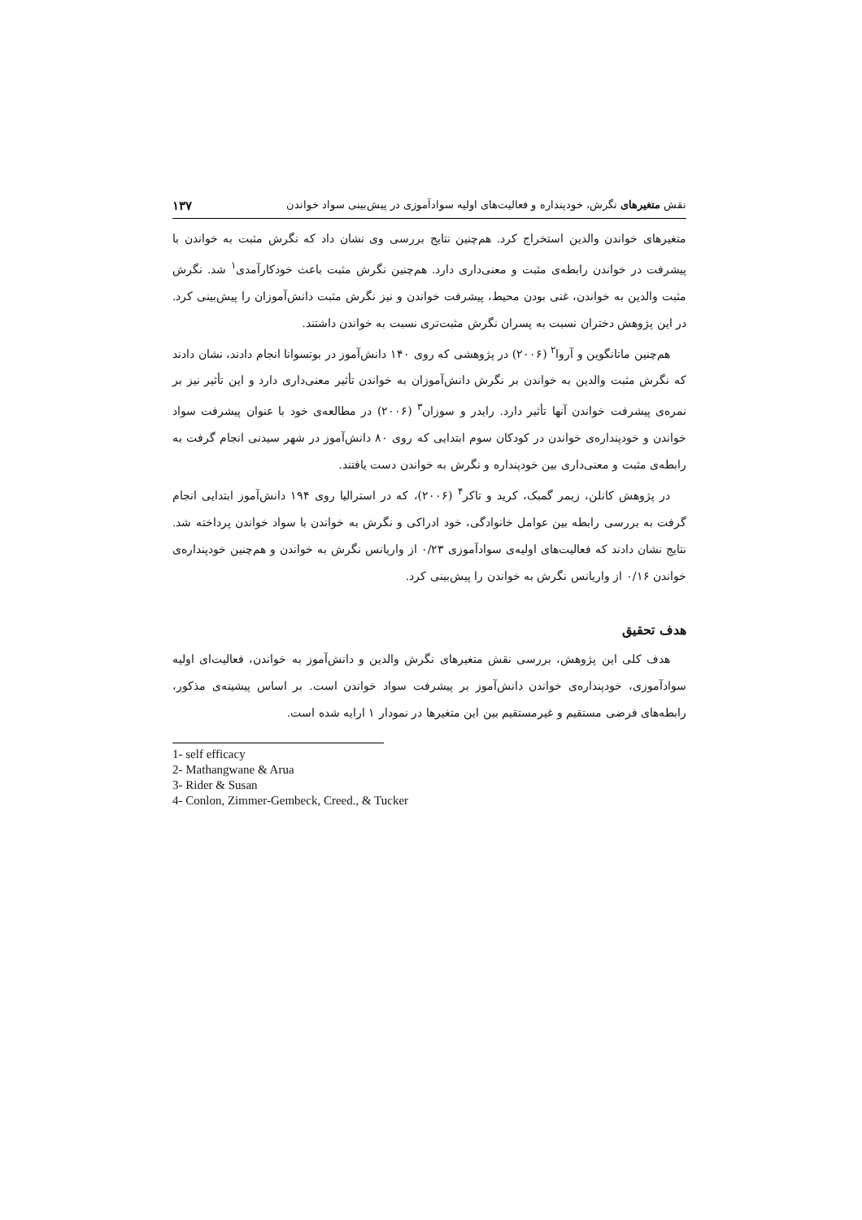نقش متغیرهای نگرش، خودپنداره و فعالیت‌های اولیه سوادآموزی در پیش‌بینی سواد خواندن ۱۳۷
متغیرهای خواندن والدین استخراج کرد. هم‌چنین نتایج بررسی وی نشان داد که نگرش مثبت به خواندن با پیشرفت در خواندن رابطه‌ی مثبت و معنی‌داری دارد. هم‌چنین نگرش مثبت باعث خودکارآمدی<sup>۱</sup> شد. نگرش مثبت والدین به خواندن، غنی بودن محیط، پیشرفت خواندن و نیز نگرش مثبت دانش‌آموزان را پیش‌بینی کرد. در این پژوهش دختران نسبت به پسران نگرش مثبت‌تری نسبت به خواندن داشتند.
هم‌چنین ماتانگوین و آروا<sup>۲</sup> (۲۰۰۶) در پژوهشی که روی ۱۴۰ دانش‌آموز در بوتسوانا انجام دادند، نشان دادند که نگرش مثبت والدین به خواندن بر نگرش دانش‌آموزان به خواندن تأثیر معنی‌داری دارد و این تأثیر نیز بر نمره‌ی پیشرفت خواندن آنها تأثیر دارد. رایدر و سوزان<sup>۳</sup> (۲۰۰۶) در مطالعه‌ی خود با عنوان پیشرفت سواد خواندن و خودپنداره‌ی خواندن در کودکان سوم ابتدایی که روی ۸۰ دانش‌آموز در شهر سیدنی انجام گرفت به رابطه‌ی مثبت و معنی‌داری بین خودپنداره و نگرش به خواندن دست یافتند.
در پژوهش کانلن، زیمر گمبک، کرید و تاکر<sup>۴</sup> (۲۰۰۶)، که در استرالیا روی ۱۹۴ دانش‌آموز ابتدایی انجام گرفت به بررسی رابطه بین عوامل خانوادگی، خود ادراکی و نگرش به خواندن با سواد خواندن پرداخته شد. نتایج نشان دادند که فعالیت‌های اولیه‌ی سوادآموزی ۰/۲۳ از واریانس نگرش به خواندن و هم‌چنین خودپنداره‌ی خواندن ۰/۱۶ از واریانس نگرش به خواندن را پیش‌بینی کرد.
هدف تحقیق
هدف کلی این پژوهش، بررسی نقش متغیرهای نگرش والدین و دانش‌آموز به خواندن، فعالیت‌ای اولیه سوادآموزی، خودپنداره‌ی خواندن دانش‌آموز بر پیشرفت سواد خواندن است. بر اساس پیشینه‌ی مذکور، رابطه‌های فرضی مستقیم و غیرمستقیم بین این متغیرها در نمودار ۱ ارایه شده است.
1- self efficacy
2- Mathangwane & Arua
3- Rider & Susan
4- Conlon, Zimmer-Gembeck, Creed., & Tucker